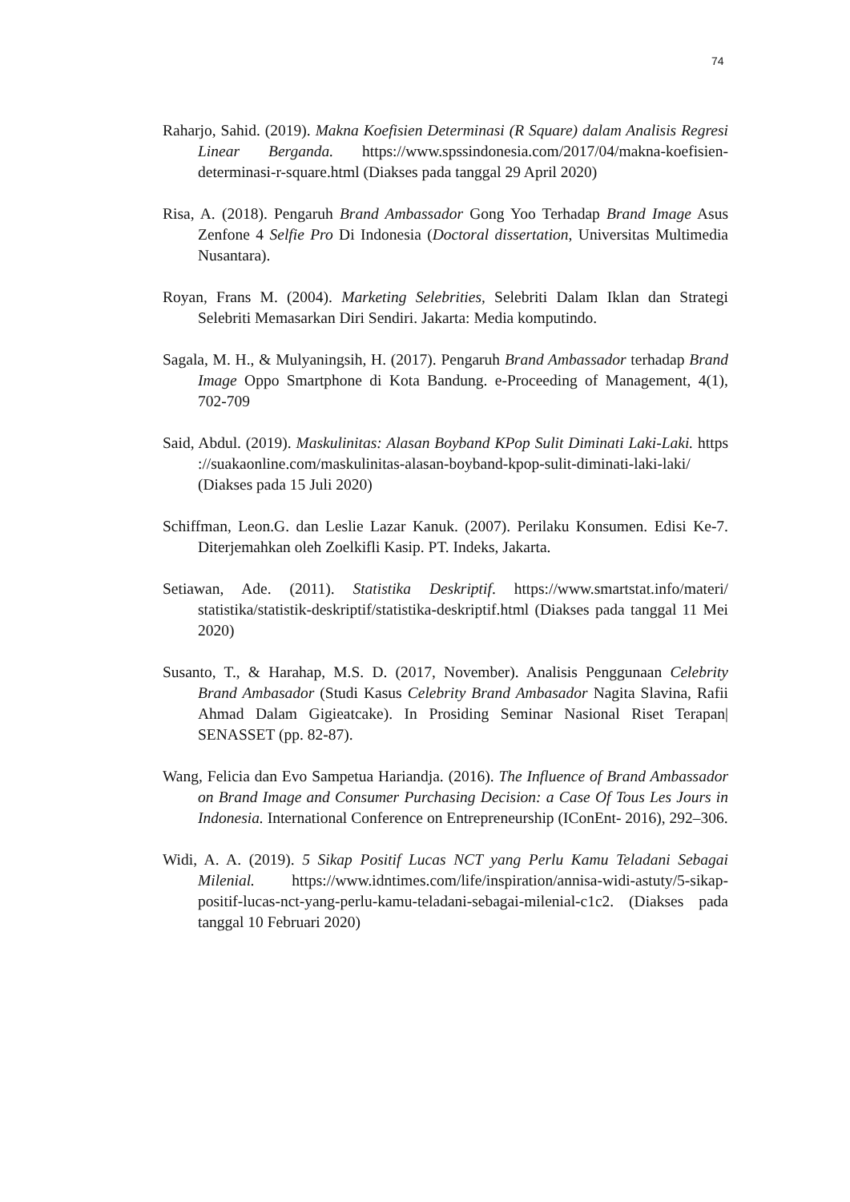74
Raharjo, Sahid. (2019). Makna Koefisien Determinasi (R Square) dalam Analisis Regresi Linear Berganda. https://www.spssindonesia.com/2017/04/makna-koefisien-determinasi-r-square.html (Diakses pada tanggal 29 April 2020)
Risa, A. (2018). Pengaruh Brand Ambassador Gong Yoo Terhadap Brand Image Asus Zenfone 4 Selfie Pro Di Indonesia (Doctoral dissertation, Universitas Multimedia Nusantara).
Royan, Frans M. (2004). Marketing Selebrities, Selebriti Dalam Iklan dan Strategi Selebriti Memasarkan Diri Sendiri. Jakarta: Media komputindo.
Sagala, M. H., & Mulyaningsih, H. (2017). Pengaruh Brand Ambassador terhadap Brand Image Oppo Smartphone di Kota Bandung. e-Proceeding of Management, 4(1), 702-709
Said, Abdul. (2019). Maskulinitas: Alasan Boyband KPop Sulit Diminati Laki-Laki. https ://suakaonline.com/maskulinitas-alasan-boyband-kpop-sulit-diminati-laki-laki/ (Diakses pada 15 Juli 2020)
Schiffman, Leon.G. dan Leslie Lazar Kanuk. (2007). Perilaku Konsumen. Edisi Ke-7. Diterjemahkan oleh Zoelkifli Kasip. PT. Indeks, Jakarta.
Setiawan, Ade. (2011). Statistika Deskriptif. https://www.smartstat.info/materi/ statistika/statistik-deskriptif/statistika-deskriptif.html (Diakses pada tanggal 11 Mei 2020)
Susanto, T., & Harahap, M.S. D. (2017, November). Analisis Penggunaan Celebrity Brand Ambasador (Studi Kasus Celebrity Brand Ambasador Nagita Slavina, Rafii Ahmad Dalam Gigieatcake). In Prosiding Seminar Nasional Riset Terapan| SENASSET (pp. 82-87).
Wang, Felicia dan Evo Sampetua Hariandja. (2016). The Influence of Brand Ambassador on Brand Image and Consumer Purchasing Decision: a Case Of Tous Les Jours in Indonesia. International Conference on Entrepreneurship (IConEnt- 2016), 292–306.
Widi, A. A. (2019). 5 Sikap Positif Lucas NCT yang Perlu Kamu Teladani Sebagai Milenial. https://www.idntimes.com/life/inspiration/annisa-widi-astuty/5-sikap-positif-lucas-nct-yang-perlu-kamu-teladani-sebagai-milenial-c1c2. (Diakses pada tanggal 10 Februari 2020)